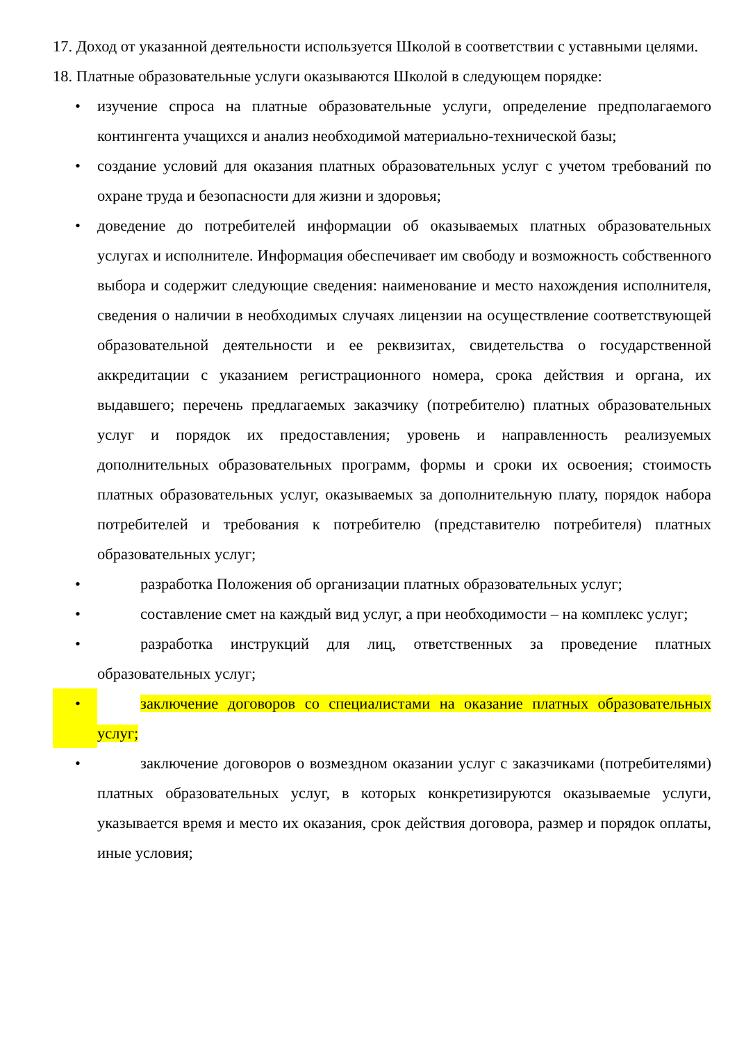17. Доход от указанной деятельности используется Школой в соответствии с уставными целями.
18. Платные образовательные услуги оказываются Школой в следующем порядке:
• изучение спроса на платные образовательные услуги, определение предполагаемого контингента учащихся и анализ необходимой материально-технической базы;
• создание условий для оказания платных образовательных услуг с учетом требований по охране труда и безопасности для жизни и здоровья;
• доведение до потребителей информации об оказываемых платных образовательных услугах и исполнителе. Информация обеспечивает им свободу и возможность собственного выбора и содержит следующие сведения: наименование и место нахождения исполнителя, сведения о наличии в необходимых случаях лицензии на осуществление соответствующей образовательной деятельности и ее реквизитах, свидетельства о государственной аккредитации с указанием регистрационного номера, срока действия и органа, их выдавшего; перечень предлагаемых заказчику (потребителю) платных образовательных услуг и порядок их предоставления; уровень и направленность реализуемых дополнительных образовательных программ, формы и сроки их освоения; стоимость платных образовательных услуг, оказываемых за дополнительную плату, порядок набора потребителей и требования к потребителю (представителю потребителя) платных образовательных услуг;
• разработка Положения об организации платных образовательных услуг;
• составление смет на каждый вид услуг, а при необходимости – на комплекс услуг;
• разработка инструкций для лиц, ответственных за проведение платных образовательных услуг;
• заключение договоров со специалистами на оказание платных образовательных услуг;
• заключение договоров о возмездном оказании услуг с заказчиками (потребителями) платных образовательных услуг, в которых конкретизируются оказываемые услуги, указывается время и место их оказания, срок действия договора, размер и порядок оплаты, иные условия;